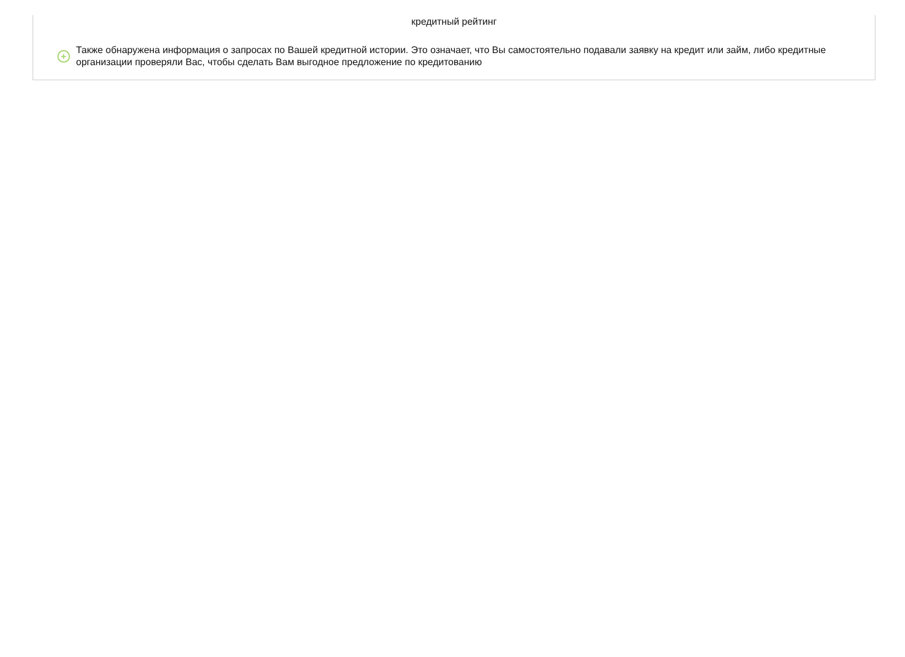кредитный рейтинг
+
Также обнаружена информация о запросах по Вашей кредитной истории. Это означает, что Вы самостоятельно подавали заявку на кредит или займ, либо кредитные организации проверяли Вас, чтобы сделать Вам выгодное предложение по кредитованию